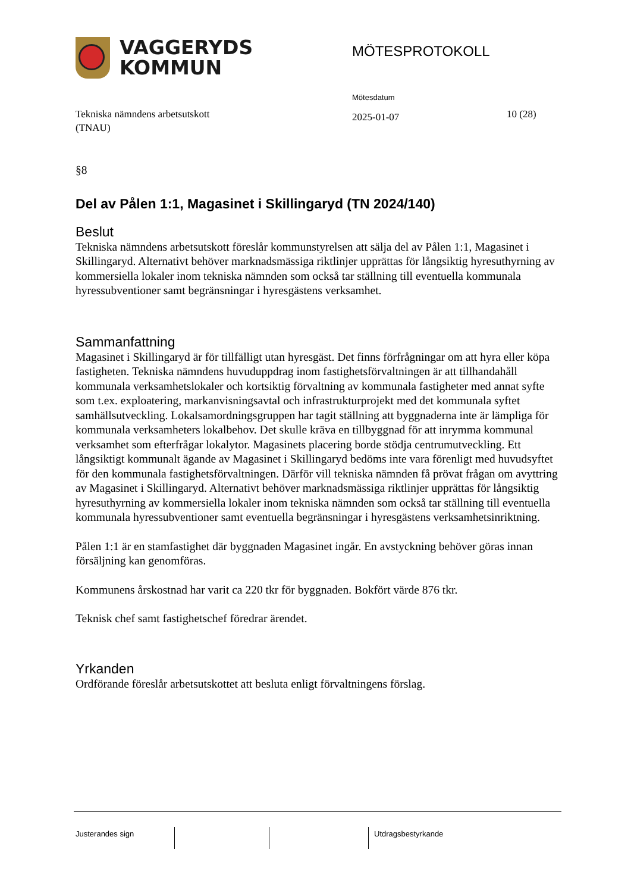VAGGERYDS
KOMMUN
MÖTESPROTOKOLL
Tekniska nämndens arbetsutskott
(TNAU)
Mötesdatum
2025-01-07
10 (28)
§8
Del av Pålen 1:1, Magasinet i Skillingaryd (TN 2024/140)
Beslut
Tekniska nämndens arbetsutskott föreslår kommunstyrelsen att sälja del av Pålen 1:1, Magasinet i Skillingaryd. Alternativt behöver marknadsmässiga riktlinjer upprättas för långsiktig hyresuthyrning av kommersiella lokaler inom tekniska nämnden som också tar ställning till eventuella kommunala hyressubventioner samt begränsningar i hyresgästens verksamhet.
Sammanfattning
Magasinet i Skillingaryd är för tillfälligt utan hyresgäst. Det finns förfrågningar om att hyra eller köpa fastigheten. Tekniska nämndens huvuduppdrag inom fastighetsförvaltningen är att tillhandahåll kommunala verksamhetslokaler och kortsiktig förvaltning av kommunala fastigheter med annat syfte som t.ex. exploatering, markanvisningsavtal och infrastrukturprojekt med det kommunala syftet samhällsutveckling. Lokalsamordningsgruppen har tagit ställning att byggnaderna inte är lämpliga för kommunala verksamheters lokalbehov. Det skulle kräva en tillbyggnad för att inrymma kommunal verksamhet som efterfrågar lokalytor. Magasinets placering borde stödja centrumutveckling. Ett långsiktigt kommunalt ägande av Magasinet i Skillingaryd bedöms inte vara förenligt med huvudsyftet för den kommunala fastighetsförvaltningen. Därför vill tekniska nämnden få prövat frågan om avyttring av Magasinet i Skillingaryd. Alternativt behöver marknadsmässiga riktlinjer upprättas för långsiktig hyresuthyrning av kommersiella lokaler inom tekniska nämnden som också tar ställning till eventuella kommunala hyressubventioner samt eventuella begränsningar i hyresgästens verksamhetsinriktning.
Pålen 1:1 är en stamfastighet där byggnaden Magasinet ingår. En avstyckning behöver göras innan försäljning kan genomföras.
Kommunens årskostnad har varit ca 220 tkr för byggnaden. Bokfört värde 876 tkr.
Teknisk chef samt fastighetschef föredrar ärendet.
Yrkanden
Ordförande föreslår arbetsutskottet att besluta enligt förvaltningens förslag.
Justerandes sign Utdragsbestyrkande